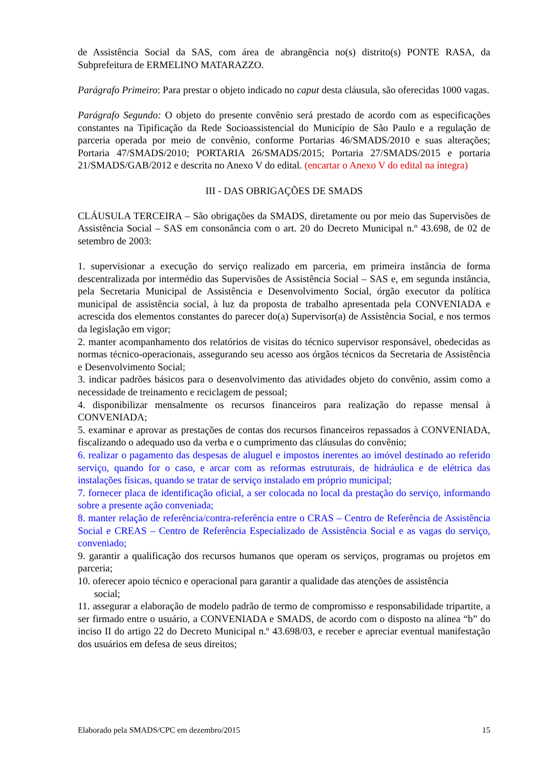de Assistência Social da SAS, com área de abrangência no(s) distrito(s) PONTE RASA, da Subprefeitura de ERMELINO MATARAZZO.
Parágrafo Primeiro: Para prestar o objeto indicado no caput desta cláusula, são oferecidas 1000 vagas.
Parágrafo Segundo: O objeto do presente convênio será prestado de acordo com as especificações constantes na Tipificação da Rede Socioassistencial do Município de São Paulo e a regulação de parceria operada por meio de convênio, conforme Portarias 46/SMADS/2010 e suas alterações; Portaria 47/SMADS/2010; PORTARIA 26/SMADS/2015; Portaria 27/SMADS/2015 e portaria 21/SMADS/GAB/2012 e descrita no Anexo V do edital. (encartar o Anexo V do edital na íntegra)
III - DAS OBRIGAÇÕES DE SMADS
CLÁUSULA TERCEIRA – São obrigações da SMADS, diretamente ou por meio das Supervisões de Assistência Social – SAS em consonância com o art. 20 do Decreto Municipal n.º 43.698, de 02 de setembro de 2003:
1. supervisionar a execução do serviço realizado em parceria, em primeira instância de forma descentralizada por intermédio das Supervisões de Assistência Social – SAS e, em segunda instância, pela Secretaria Municipal de Assistência e Desenvolvimento Social, órgão executor da política municipal de assistência social, à luz da proposta de trabalho apresentada pela CONVENIADA e acrescida dos elementos constantes do parecer do(a) Supervisor(a) de Assistência Social, e nos termos da legislação em vigor;
2. manter acompanhamento dos relatórios de visitas do técnico supervisor responsável, obedecidas as normas técnico-operacionais, assegurando seu acesso aos órgãos técnicos da Secretaria de Assistência e Desenvolvimento Social;
3. indicar padrões básicos para o desenvolvimento das atividades objeto do convênio, assim como a necessidade de treinamento e reciclagem de pessoal;
4. disponibilizar mensalmente os recursos financeiros para realização do repasse mensal à CONVENIADA;
5. examinar e aprovar as prestações de contas dos recursos financeiros repassados à CONVENIADA, fiscalizando o adequado uso da verba e o cumprimento das cláusulas do convênio;
6. realizar o pagamento das despesas de aluguel e impostos inerentes ao imóvel destinado ao referido serviço, quando for o caso, e arcar com as reformas estruturais, de hidráulica e de elétrica das instalações físicas, quando se tratar de serviço instalado em próprio municipal;
7. fornecer placa de identificação oficial, a ser colocada no local da prestação do serviço, informando sobre a presente ação conveniada;
8. manter relação de referência/contra-referência entre o CRAS – Centro de Referência de Assistência Social e CREAS – Centro de Referência Especializado de Assistência Social e as vagas do serviço, conveniado;
9. garantir a qualificação dos recursos humanos que operam os serviços, programas ou projetos em parceria;
10. oferecer apoio técnico e operacional para garantir a qualidade das atenções de assistência
social;
11. assegurar a elaboração de modelo padrão de termo de compromisso e responsabilidade tripartite, a ser firmado entre o usuário, a CONVENIADA e SMADS, de acordo com o disposto na alínea “b” do inciso II do artigo 22 do Decreto Municipal n.º 43.698/03, e receber e apreciar eventual manifestação dos usuários em defesa de seus direitos;
Elaborado pela SMADS/CPC em dezembro/2015 15